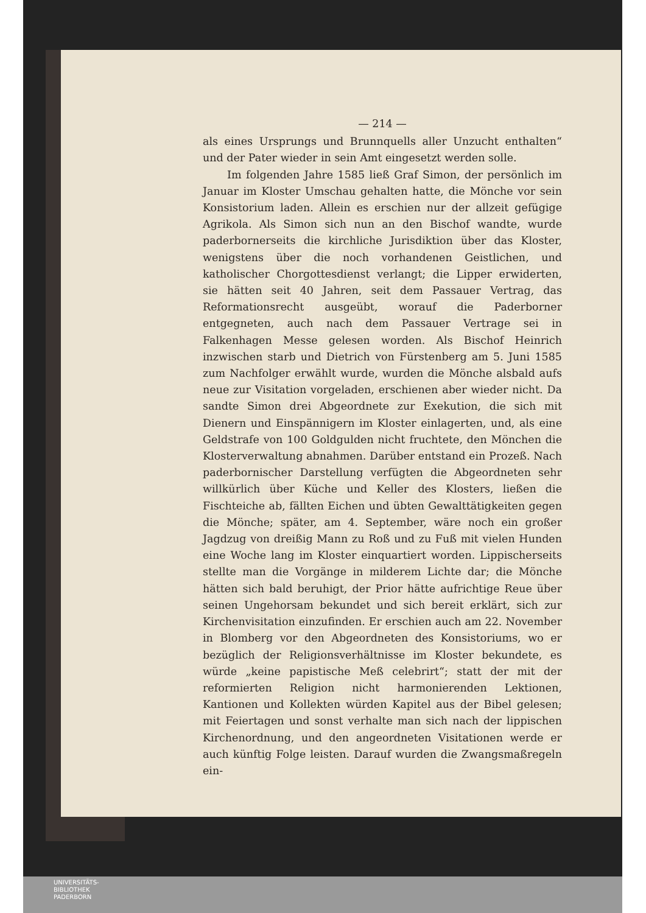— 214 —
als eines Ursprungs und Brunnquells aller Unzucht enthalten“ und der Pater wieder in sein Amt eingesetzt werden solle.
Im folgenden Jahre 1585 ließ Graf Simon, der persönlich im Januar im Kloster Umschau gehalten hatte, die Mönche vor sein Konsistorium laden. Allein es erschien nur der allzeit gefügige Agrikola. Als Simon sich nun an den Bischof wandte, wurde paderbornerseits die kirchliche Jurisdiktion über das Kloster, wenigstens über die noch vorhandenen Geistlichen, und katholischer Chorgottesdienst verlangt; die Lipper erwiderten, sie hätten seit 40 Jahren, seit dem Passauer Vertrag, das Reformationsrecht ausgeübt, worauf die Paderborner entgegneten, auch nach dem Passauer Vertrage sei in Falkenhagen Messe gelesen worden. Als Bischof Heinrich inzwischen starb und Dietrich von Fürstenberg am 5. Juni 1585 zum Nachfolger erwählt wurde, wurden die Mönche alsbald aufs neue zur Visitation vorgeladen, erschienen aber wieder nicht. Da sandte Simon drei Abgeordnete zur Exekution, die sich mit Dienern und Einspännigern im Kloster einlagerten, und, als eine Geldstrafe von 100 Goldgulden nicht fruchtete, den Mönchen die Klosterverwaltung abnahmen. Darüber entstand ein Prozeß. Nach paderbornischer Darstellung verfügten die Abgeordneten sehr willkürlich über Küche und Keller des Klosters, ließen die Fischteiche ab, fällten Eichen und übten Gewalttätigkeiten gegen die Mönche; später, am 4. September, wäre noch ein großer Jagdzug von dreißig Mann zu Roß und zu Fuß mit vielen Hunden eine Woche lang im Kloster einquartiert worden. Lippischerseits stellte man die Vorgänge in milderem Lichte dar; die Mönche hätten sich bald beruhigt, der Prior hätte aufrichtige Reue über seinen Ungehorsam bekundet und sich bereit erklärt, sich zur Kirchenvisitation einzufinden. Er erschien auch am 22. November in Blomberg vor den Abgeordneten des Konsistoriums, wo er bezüglich der Religionsverhältnisse im Kloster bekundete, es würde „keine papistische Meß celebrirt“; statt der mit der reformierten Religion nicht harmonierenden Lektionen, Kantionen und Kollekten würden Kapitel aus der Bibel gelesen; mit Feiertagen und sonst verhalte man sich nach der lippischen Kirchenordnung, und den angeordneten Visitationen werde er auch künftig Folge leisten. Darauf wurden die Zwangsmaßregeln ein-
UNIVERSITÄTS-
BIBLIOTHEK
PADERBORN